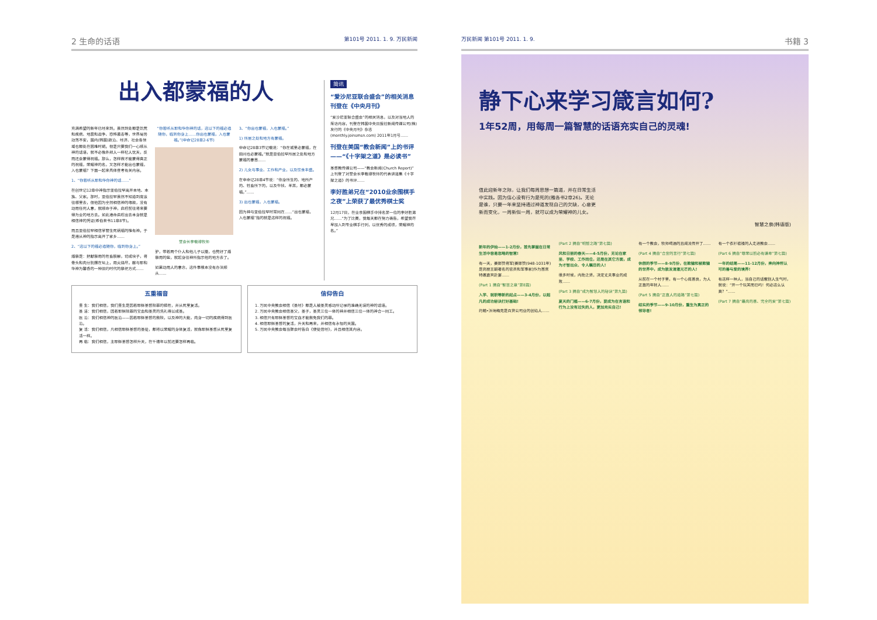2 生命的话语 第101号 2011. 1. 9. 万民新闻
出入都蒙福的人
充满希望的新年已经来到。虽然到处都是饥荒和疾病、地震和战争、恐怖袭击等，世界局势动荡不安，国内(韩国)政治、经济、社会各领域也都处在困难时期。但是只要我们一心顺从神的话语，就不必像外邦人一样杞人忧天，反而还会蒙得祝福。那么，怎样做才能蒙得真正的祝福，荣耀神的名，又怎样才能出也蒙福，入也蒙福？下面一起来具体查考有关内容。
1、“你若听从耶和华你神的话……”
在创世记12章中神指示亚伯拉罕离开本地、本族、父家。那时，亚伯拉罕虽然不知道到底该往哪里去，但他因为全然相信神的缘故，没有动用任何人意，就顺命于神，启程前往将来要得为业的地方去。如此遵命启程出去本身就是相信神的凭证(希伯来书11章8节)。
而且亚伯拉罕相信掌管生死祸福的惟有神。于是遵从神的指示离开了家乡……
2、“这以下的福必追随你，临到你身上。”
燔祭是：把献祭用的牲畜肢解，切成块子，将骨头和肉分别摆在坛上，用火烧尽，献与耶和华神为馨香的一种旧约时代的祭祀方式……
“你若听从耶和华你神的话，这以下的福必追随你，临到你身上……你出也蒙福，入也蒙福。”(申命记28章2-6节)
堂会长李载禄牧师
驴，带着两个仆人和他儿子以撒，也劈好了燔祭用的柴，就起身往神所指示他的地方去了。
如果动用人的意念，这件事根本没有办法顺从……
3、“你出也蒙福，入也蒙福。”
1) 所居之处和地方有蒙福。
申命记28章3节记载说：“你在城里必蒙福，在田间也必蒙福。”就是亚伯拉罕所居之处和地方蒙福的意思……
2) 儿女与事业、工作和产业，以及饮食丰盛。
在申命记28章4节说：“你身所生的、地所产的、牲畜所下的，以及牛犊、羊羔，都必蒙福。”……
3) 出也蒙福，入也蒙福。
因为神与亚伯拉罕时常同在……“出也蒙福，入也蒙福”指的就是这样的祝福。
简讯
“爱沙尼亚联合盛会”的相关消息刊登在《中央月刊》
“爱沙尼亚联合盛会”的相关消息，以及对当地人的采访内容，刊登在韩国中央日报社新闻传媒公司(株)发行的《中央月刊》杂志(monthly.joinsmsn.com) 2011年1月号……
刊登在美国“教会新闻”上的书评——“《十字架之道》是必读书”
基督教传媒公司——“教会新闻(Church Report)”上刊登了对堂会长李载禄牧师的代表讲道集《十字架之道》的书评……
李好胜弟兄在“2010业余围棋手之夜”上荣获了最优秀棋士奖
12月17日，在业余围棋手中排名第一位的李好胜弟兄……“为了比赛，我每天都在努力祷告，希望我尽早加入到专业棋手行列，以优秀的成绩，荣耀神的名。”
五重福音
重 生：我们相信，我们重生是因着耶稣基督赎罪的牺牲，并从死里复活。
圣 洁：我们相信，因着耶稣赎罪的宝血和圣灵的洗礼得以成圣。
医 治：我们相信神的医治——因着耶稣基督的救赎，以及神的大能，肉身一切的疾病得到医治。
复 活：我们相信，凡相信耶稣基督的圣徒，都将以荣耀的身体复活，就像耶稣基督从死里复活一样。
再 临：我们相信，主耶稣基督怎样升天，在千禧年以前还要怎样再临。
信仰告白
1. 万民中央教会相信《圣经》都是人被圣灵感动所记录的准确无误的神的话语。
2. 万民中央教会相信圣父，圣子，圣灵三位一体的神并相信三位一体的神合一同工。
3. 相信只有耶稣基督的宝血才能救免我们的罪。
4. 相信耶稣基督的复活，升天和再来，并相信有永恒的天国。
5. 万民中央教会每当聚会时告白《使徒信经》，并且相信其内容。
万民新闻 第101号 2011. 1. 9. 书籍 3
静下心来学习箴言如何?
1年52周，用每周一篇智慧的话语充实自己的灵魂!
值此迎新年之际，让我们每周思想一篇道，并在日常生活中实践。因为信心没有行为是死的(雅各书2章26)。无论是谁，只要一年来坚持通过神道发现自己的欠缺，心意更新而变化，一周新似一周，就可以成为荣耀神的儿女。
智慧之泉(韩语版)
新年的伊始——1-2月份，首先掌握在日常生活中容易忽略的智慧!
有一天，姜邯赞将军[姜邯赞(948-1031年) 是高丽王朝著名的官员和军事家]作为首席特邀嘉宾赴宴……
(Part 1 摘自“智慧之泉”第8篇)
入学、就职等新的起点——3-4月份，以超凡的成功秘诀打好基础!
约翰•沃纳梅克是百货公司业的创始人……
(Part 2 摘自“明哲之路”第七篇)
风和日丽的春天——4-5月份，无论在家里、学校、工作岗位，还是在其它方面，成为才智出众、令人瞩目的人!
很多时候，内助之贤，决定丈夫事业的成败……
(Part 3 摘自“成为智慧人的秘诀”第九篇)
夏天的门槛——6-7月份，要成为在言语和行为上没有过失的人，更加充实自己!
有一个教会，牧师喝酒的丑闻流传开了……
(Part 4 摘自“合宜的言行”第七篇)
休假的季节——8-9月份，在欺骗和被欺骗的世界中，成为散发清澈光芒的人!
从前在一个村子里，有一个心底善良，为人正直的年轻人……
(Part 5 摘自“正直人的道路”第七篇)
结实的季节——9-10月份，重生为真正的领导者!
有一个衣衫褴褛的人走进教会……
(Part 6 摘自“尊荣以前必有谦卑”第七篇)
一年的结尾——11-12月份，奔向神所认可的善与爱的境界!
有这样一种人，当自己的话惹别人生气时，就说：“开一个玩笑而已吗！何必这么认真？”……
(Part 7 摘自“最高的善、完全的爱”第七篇)